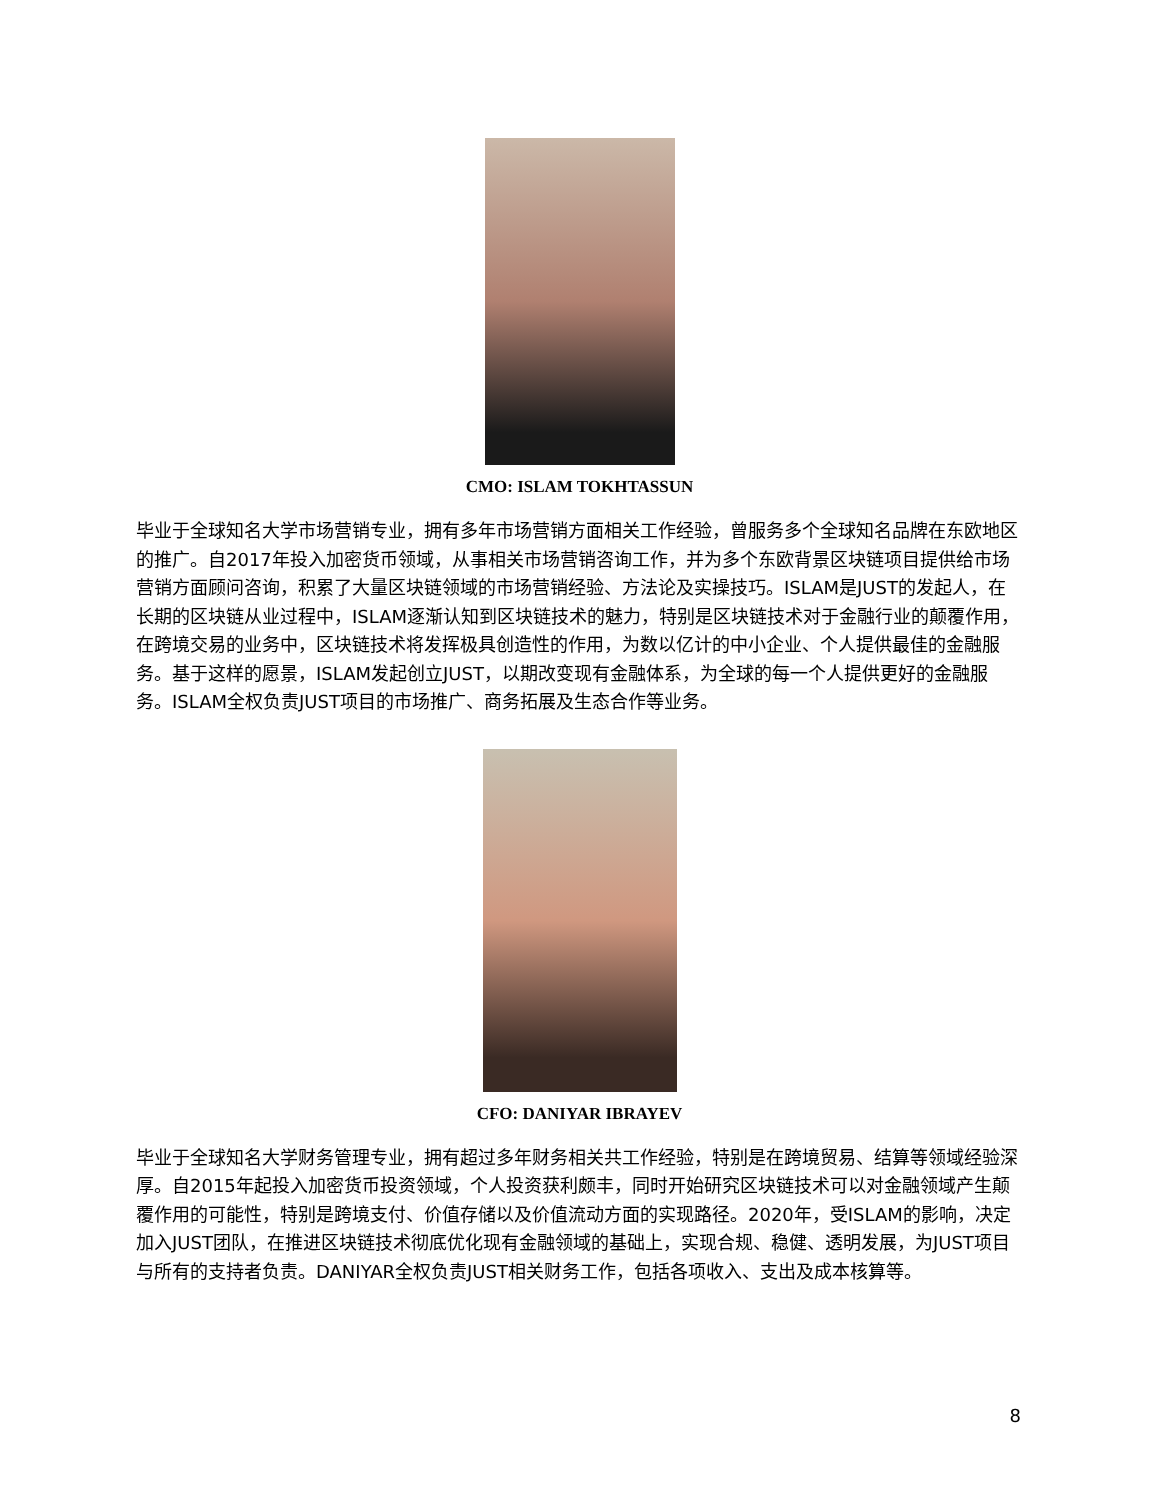CMO: ISLAM TOKHTASSUN
毕业于全球知名大学市场营销专业，拥有多年市场营销方面相关工作经验，曾服务多个全球知名品牌在东欧地区的推广。自2017年投入加密货币领域，从事相关市场营销咨询工作，并为多个东欧背景区块链项目提供给市场营销方面顾问咨询，积累了大量区块链领域的市场营销经验、方法论及实操技巧。ISLAM是JUST的发起人，在长期的区块链从业过程中，ISLAM逐渐认知到区块链技术的魅力，特别是区块链技术对于金融行业的颠覆作用，在跨境交易的业务中，区块链技术将发挥极具创造性的作用，为数以亿计的中小企业、个人提供最佳的金融服务。基于这样的愿景，ISLAM发起创立JUST，以期改变现有金融体系，为全球的每一个人提供更好的金融服务。ISLAM全权负责JUST项目的市场推广、商务拓展及生态合作等业务。
CFO: DANIYAR IBRAYEV
毕业于全球知名大学财务管理专业，拥有超过多年财务相关共工作经验，特别是在跨境贸易、结算等领域经验深厚。自2015年起投入加密货币投资领域，个人投资获利颇丰，同时开始研究区块链技术可以对金融领域产生颠覆作用的可能性，特别是跨境支付、价值存储以及价值流动方面的实现路径。2020年，受ISLAM的影响，决定加入JUST团队，在推进区块链技术彻底优化现有金融领域的基础上，实现合规、稳健、透明发展，为JUST项目与所有的支持者负责。DANIYAR全权负责JUST相关财务工作，包括各项收入、支出及成本核算等。
8